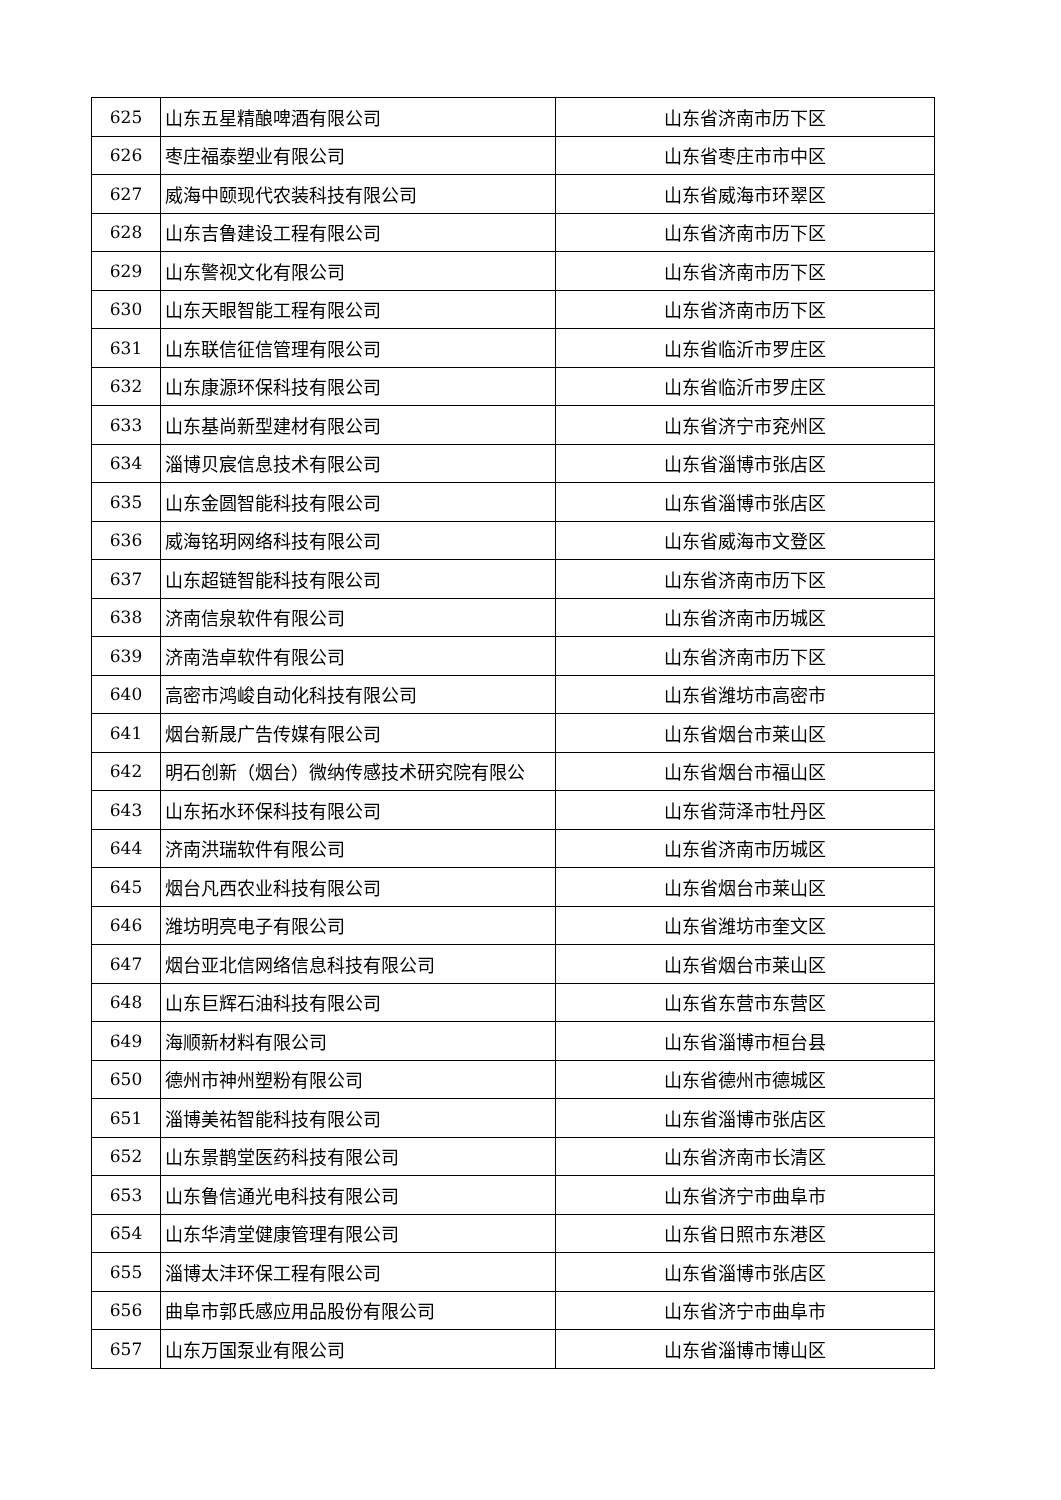| 625 | 山东五星精酿啤酒有限公司 | 山东省济南市历下区 |
| 626 | 枣庄福泰塑业有限公司 | 山东省枣庄市市中区 |
| 627 | 威海中颐现代农装科技有限公司 | 山东省威海市环翠区 |
| 628 | 山东吉鲁建设工程有限公司 | 山东省济南市历下区 |
| 629 | 山东警视文化有限公司 | 山东省济南市历下区 |
| 630 | 山东天眼智能工程有限公司 | 山东省济南市历下区 |
| 631 | 山东联信征信管理有限公司 | 山东省临沂市罗庄区 |
| 632 | 山东康源环保科技有限公司 | 山东省临沂市罗庄区 |
| 633 | 山东基尚新型建材有限公司 | 山东省济宁市兖州区 |
| 634 | 淄博贝宸信息技术有限公司 | 山东省淄博市张店区 |
| 635 | 山东金圆智能科技有限公司 | 山东省淄博市张店区 |
| 636 | 威海铭玥网络科技有限公司 | 山东省威海市文登区 |
| 637 | 山东超链智能科技有限公司 | 山东省济南市历下区 |
| 638 | 济南信泉软件有限公司 | 山东省济南市历城区 |
| 639 | 济南浩卓软件有限公司 | 山东省济南市历下区 |
| 640 | 高密市鸿峻自动化科技有限公司 | 山东省潍坊市高密市 |
| 641 | 烟台新晟广告传媒有限公司 | 山东省烟台市莱山区 |
| 642 | 明石创新（烟台）微纳传感技术研究院有限公 | 山东省烟台市福山区 |
| 643 | 山东拓水环保科技有限公司 | 山东省菏泽市牡丹区 |
| 644 | 济南洪瑞软件有限公司 | 山东省济南市历城区 |
| 645 | 烟台凡西农业科技有限公司 | 山东省烟台市莱山区 |
| 646 | 潍坊明亮电子有限公司 | 山东省潍坊市奎文区 |
| 647 | 烟台亚北信网络信息科技有限公司 | 山东省烟台市莱山区 |
| 648 | 山东巨辉石油科技有限公司 | 山东省东营市东营区 |
| 649 | 海顺新材料有限公司 | 山东省淄博市桓台县 |
| 650 | 德州市神州塑粉有限公司 | 山东省德州市德城区 |
| 651 | 淄博美祐智能科技有限公司 | 山东省淄博市张店区 |
| 652 | 山东景鹊堂医药科技有限公司 | 山东省济南市长清区 |
| 653 | 山东鲁信通光电科技有限公司 | 山东省济宁市曲阜市 |
| 654 | 山东华清堂健康管理有限公司 | 山东省日照市东港区 |
| 655 | 淄博太沣环保工程有限公司 | 山东省淄博市张店区 |
| 656 | 曲阜市郭氏感应用品股份有限公司 | 山东省济宁市曲阜市 |
| 657 | 山东万国泵业有限公司 | 山东省淄博市博山区 |